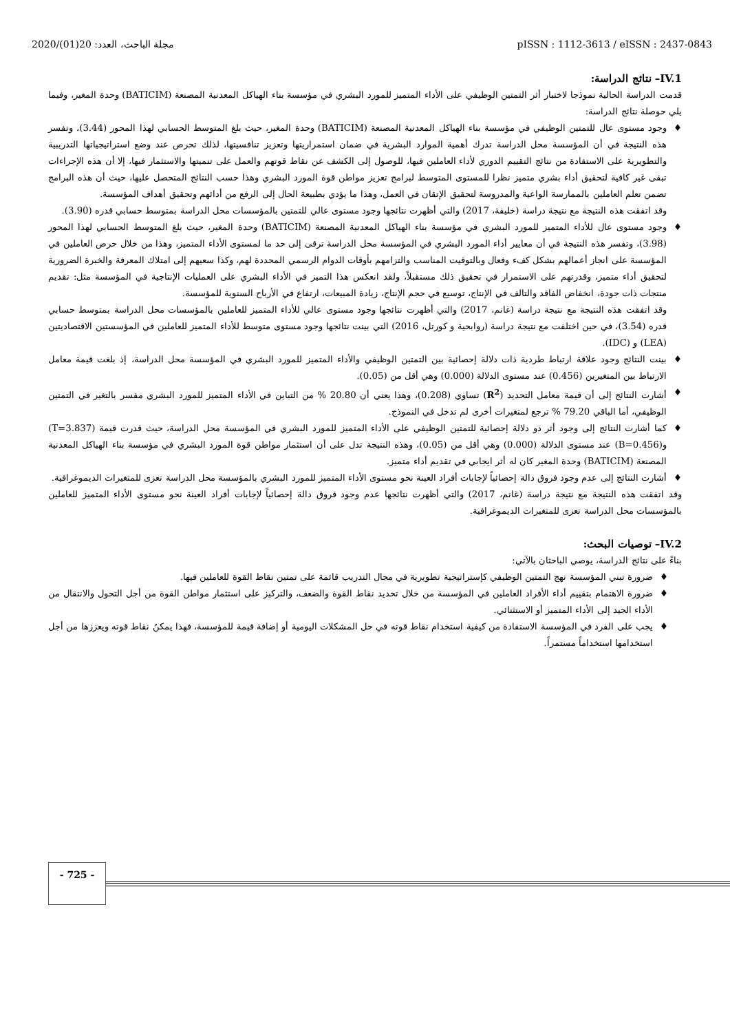2020/(01)20 :مجلة الباحث، العدد pISSN : 1112-3613 / eISSN : 2437-0843
IV.1– نتائج الدراسة:
قدمت الدراسة الحالية نموذجا لاختبار أثر التمتين الوظيفي على الأداء المتميز للمورد البشري في مؤسسة بناء الهياكل المعدنية المصنعة (BATICIM) وحدة المغير، وفيما يلي حوصلة نتائج الدراسة:
♦ وجود مستوى عال للتمتين الوظيفي في مؤسسة بناء الهياكل المعدنية المصنعة (BATICIM) وحدة المغير، حيث بلغ المتوسط الحسابي لهذا المحور (3.44)، وتفسر هذه النتيجة في أن المؤسسة محل الدراسة تدرك أهمية الموارد البشرية في ضمان استمراريتها وتعزيز تنافسيتها، لذلك تحرص عند وضع استراتيجياتها التدريبية والتطويرية على الاستفادة من نتائج التقييم الدوري لأداء العاملين فيها، للوصول إلى الكشف عن نقاط قوتهم والعمل على تنميتها والاستثمار فيها، إلا أن هذه الإجراءات تبقى غير كافية لتحقيق أداء بشري متميز نظرا للمستوى المتوسط لبرامج تعزيز مواطن قوة المورد البشري وهذا حسب النتائج المتحصل عليها، حيث أن هذه البرامج تضمن تعلم العاملين بالممارسة الواعية والمدروسة لتحقيق الإتقان في العمل، وهذا ما يؤدي بطبيعة الحال إلى الرفع من أدائهم وتحقيق أهداف المؤسسة.
وقد اتفقت هذه النتيجة مع نتيجة دراسة (خليفة، 2017) والتي أظهرت نتائجها وجود مستوى عالي للتمتين بالمؤسسات محل الدراسة بمتوسط حسابي قدره (3.90).
♦ وجود مستوى عال للأداء المتميز للمورد البشري في مؤسسة بناء الهياكل المعدنية المصنعة (BATICIM) وحدة المغير، حيث بلغ المتوسط الحسابي لهذا المحور (3.98)، وتفسر هذه النتيجة في أن معايير أداء المورد البشري في المؤسسة محل الدراسة ترقى إلى حد ما لمستوى الأداء المتميز، وهذا من خلال حرص العاملين في المؤسسة على انجاز أعمالهم بشكل كفء وفعال وبالتوقيت المناسب والتزامهم بأوقات الدوام الرسمي المحددة لهم، وكذا سعيهم إلى امتلاك المعرفة والخبرة الضرورية لتحقيق أداء متميز، وقدرتهم على الاستمرار في تحقيق ذلك مستقبلاً، ولقد انعكس هذا التميز في الأداء البشري على العمليات الإنتاجية في المؤسسة مثل: تقديم منتجات ذات جودة، انخفاض الفاقد والتالف في الإنتاج، توسيع في حجم الإنتاج، زيادة المبيعات، ارتفاع في الأرباح السنوية للمؤسسة.
وقد اتفقت هذه النتيجة مع نتيجة دراسة (غانم، 2017) والتي أظهرت نتائجها وجود مستوى عالي للأداء المتميز للعاملين بالمؤسسات محل الدراسة بمتوسط حسابي قدره (3.54)، في حين اختلفت مع نتيجة دراسة (روابحية و كورتل، 2016) التي بينت نتائجها وجود مستوى متوسط للأداء المتميز للعاملين في المؤسستين الاقتصاديتين (LEA) و (IDC).
♦ بينت النتائج وجود علاقة ارتباط طردية ذات دلالة إحصائية بين التمتين الوظيفي والأداء المتميز للمورد البشري في المؤسسة محل الدراسة، إذ بلغت قيمة معامل الارتباط بين المتغيرين (0.456) عند مستوى الدلالة (0.000) وهي أقل من (0.05).
♦ أشارت النتائج إلى أن قيمة معامل التحديد (R<sup>2</sup>) تساوي (0.208)، وهذا يعني أن 20.80 % من التباين في الأداء المتميز للمورد البشري مفسر بالتغير في التمتين الوظيفي، أما الباقي 79.20 % ترجع لمتغيرات أخرى لم تدخل في النموذج.
♦ كما أشارت النتائج إلى وجود أثر ذو دلالة إحصائية للتمتين الوظيفي على الأداء المتميز للمورد البشري في المؤسسة محل الدراسة، حيث قدرت قيمة (T=3.837) و(B=0.456) عند مستوى الدلالة (0.000) وهي أقل من (0.05)، وهذه النتيجة تدل على أن استثمار مواطن قوة المورد البشري في مؤسسة بناء الهياكل المعدنية المصنعة (BATICIM) وحدة المغير كان له أثر ايجابي في تقديم أداء متميز.
♦ أشارت النتائج إلى عدم وجود فروق دالة إحصائياً لإجابات أفراد العينة نحو مستوى الأداء المتميز للمورد البشري بالمؤسسة محل الدراسة تعزى للمتغيرات الديموغرافية.
وقد اتفقت هذه النتيجة مع نتيجة دراسة (غانم، 2017) والتي أظهرت نتائجها عدم وجود فروق دالة إحصائياً لإجابات أفراد العينة نحو مستوى الأداء المتميز للعاملين بالمؤسسات محل الدراسة تعزى للمتغيرات الديموغرافية.
IV.2– توصيات البحث:
بناءً على نتائج الدراسة، يوصي الباحثان بالآتي:
♦ ضرورة تبني المؤسسة نهج التمتين الوظيفي كإستراتيجية تطويرية في مجال التدريب قائمة على تمتين نقاط القوة للعاملين فيها.
♦ ضرورة الاهتمام بتقييم أداء الأفراد العاملين في المؤسسة من خلال تحديد نقاط القوة والضعف، والتركيز على استثمار مواطن القوة من أجل التحول والانتقال من الأداء الجيد إلى الأداء المتميز أو الاستثنائي.
♦ يجب على الفرد في المؤسسة الاستفادة من كيفية استخدام نقاط قوته في حل المشكلات اليومية أو إضافة قيمة للمؤسسة، فهذا يمكنُ نقاط قوته ويعززها من أجل استخدامها استخداماً مستمراً.
- 725 -